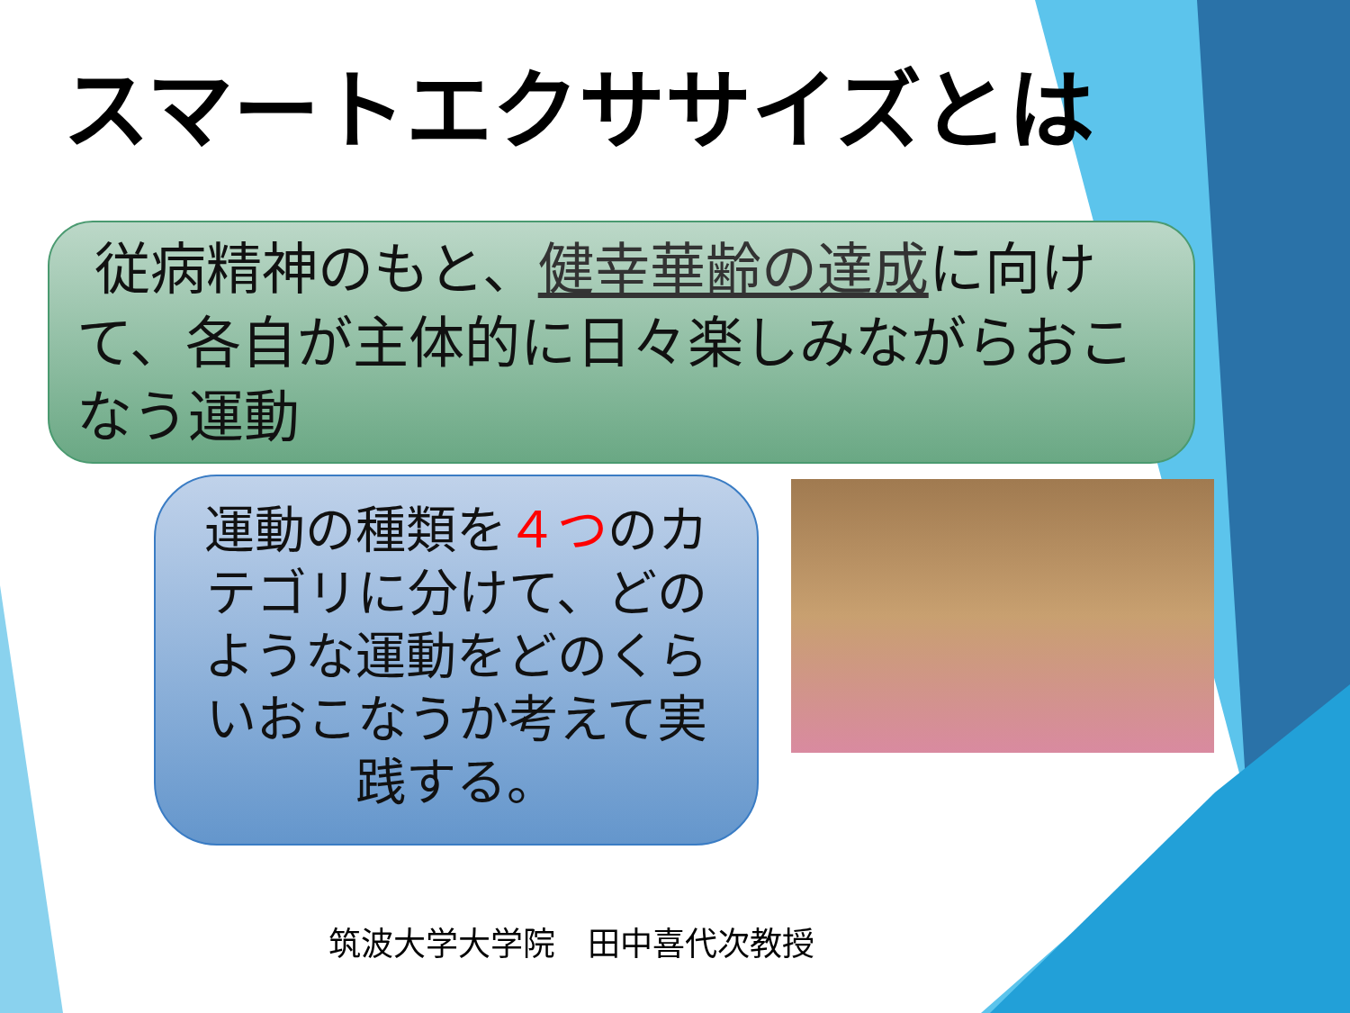スマートエクササイズとは
従病精神のもと、健幸華齢の達成に向けて、各自が主体的に日々楽しみながらおこなう運動
運動の種類を４つのカテゴリに分けて、どのような運動をどのくらいおこなうか考えて実践する。
筑波大学大学院　田中喜代次教授